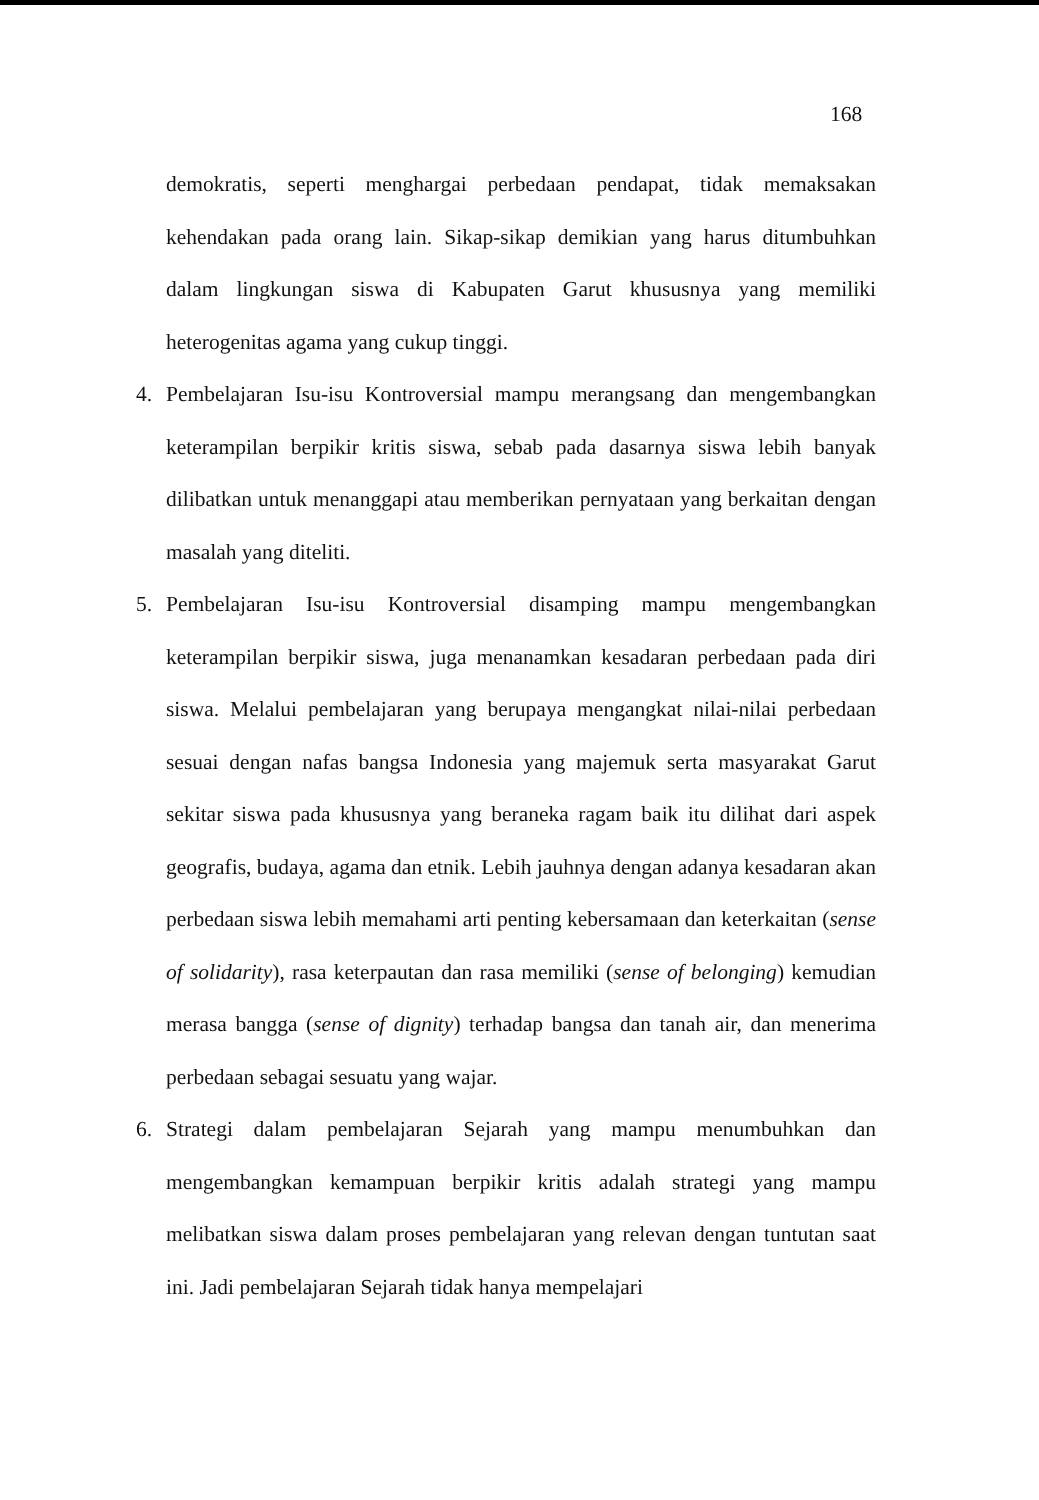168
demokratis, seperti menghargai perbedaan pendapat, tidak memaksakan kehendakan pada orang lain. Sikap-sikap demikian yang harus ditumbuhkan dalam lingkungan siswa di Kabupaten Garut khususnya yang memiliki heterogenitas agama yang cukup tinggi.
4. Pembelajaran Isu-isu Kontroversial mampu merangsang dan mengembangkan keterampilan berpikir kritis siswa, sebab pada dasarnya siswa lebih banyak dilibatkan untuk menanggapi atau memberikan pernyataan yang berkaitan dengan masalah yang diteliti.
5. Pembelajaran Isu-isu Kontroversial disamping mampu mengembangkan keterampilan berpikir siswa, juga menanamkan kesadaran perbedaan pada diri siswa. Melalui pembelajaran yang berupaya mengangkat nilai-nilai perbedaan sesuai dengan nafas bangsa Indonesia yang majemuk serta masyarakat Garut sekitar siswa pada khususnya yang beraneka ragam baik itu dilihat dari aspek geografis, budaya, agama dan etnik. Lebih jauhnya dengan adanya kesadaran akan perbedaan siswa lebih memahami arti penting kebersamaan dan keterkaitan (sense of solidarity), rasa keterpautan dan rasa memiliki (sense of belonging) kemudian merasa bangga (sense of dignity) terhadap bangsa dan tanah air, dan menerima perbedaan sebagai sesuatu yang wajar.
6. Strategi dalam pembelajaran Sejarah yang mampu menumbuhkan dan mengembangkan kemampuan berpikir kritis adalah strategi yang mampu melibatkan siswa dalam proses pembelajaran yang relevan dengan tuntutan saat ini. Jadi pembelajaran Sejarah tidak hanya mempelajari